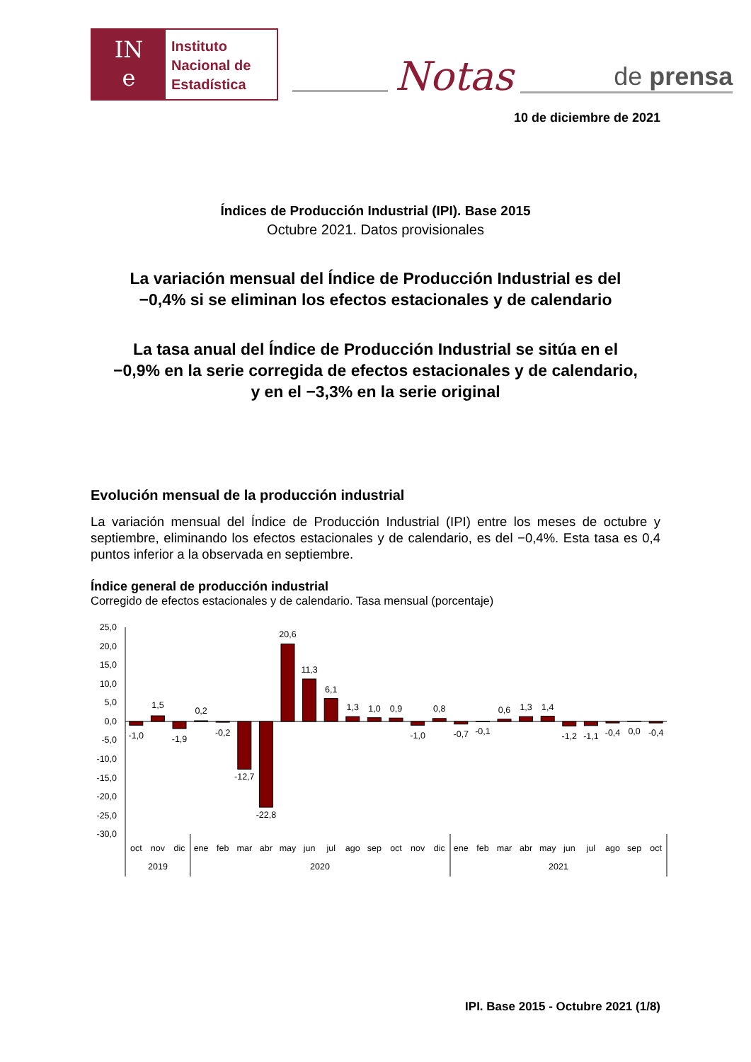IN
e
Instituto
Nacional de
Estadística
Notas
de prensa
10 de diciembre de 2021
Índices de Producción Industrial (IPI). Base 2015
Octubre 2021. Datos provisionales
La variación mensual del Índice de Producción Industrial es del
−0,4% si se eliminan los efectos estacionales y de calendario
La tasa anual del Índice de Producción Industrial se sitúa en el
−0,9% en la serie corregida de efectos estacionales y de calendario,
y en el −3,3% en la serie original
Evolución mensual de la producción industrial
La variación mensual del Índice de Producción Industrial (IPI) entre los meses de octubre y septiembre, eliminando los efectos estacionales y de calendario, es del −0,4%. Esta tasa es 0,4 puntos inferior a la observada en septiembre.
Índice general de producción industrial
Corregido de efectos estacionales y de calendario. Tasa mensual (porcentaje)
25,0
20,0
15,0
10,0
5,0
0,0
-5,0
-10,0
-15,0
-20,0
-25,0
-30,0
-1,0
1,5
-1,9
0,2
-0,2
-12,7
-22,8
20,6
11,3
6,1
1,3
1,0
0,9
-1,0
0,8
-0,7
-0,1
0,6
1,3
1,4
-1,2
-1,1
-0,4
0,0
-0,4
oct
nov
dic
ene
feb
mar
abr
may
jun
jul
ago
sep
oct
nov
dic
ene
feb
mar
abr
may
jun
jul
ago
sep
oct
2019
2020
2021
IPI. Base 2015 - Octubre 2021 (1/8)